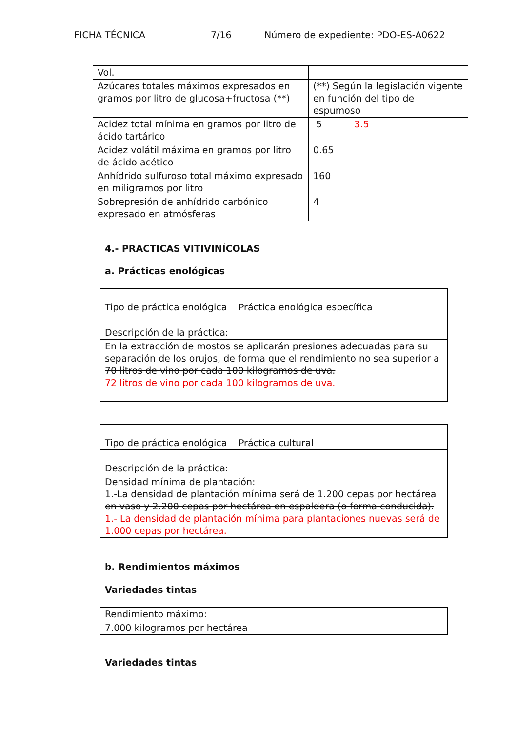FICHA TÉCNICA 7/16 Número de expediente: PDO-ES-A0622
| Vol. | |
| Azúcares totales máximos expresados en gramos por litro de glucosa+fructosa (**) | (**) Según la legislación vigente en función del tipo de espumoso |
| Acidez total mínima en gramos por litro de ácido tartárico | 5 3.5 |
| Acidez volátil máxima en gramos por litro de ácido acético | 0.65 |
| Anhídrido sulfuroso total máximo expresado en miligramos por litro | 160 |
| Sobrepresión de anhídrido carbónico expresado en atmósferas | 4 |
4.- PRACTICAS VITIVINÍCOLAS
a. Prácticas enológicas
| Tipo de práctica enológica | Práctica enológica específica |
| Descripción de la práctica: | |
| En la extracción de mostos se aplicarán presiones adecuadas para su separación de los orujos, de forma que el rendimiento no sea superior a 70 litros de vino por cada 100 kilogramos de uva. 72 litros de vino por cada 100 kilogramos de uva. | |
| Tipo de práctica enológica | Práctica cultural |
| Descripción de la práctica: | |
| Densidad mínima de plantación: 1.-La densidad de plantación mínima será de 1.200 cepas por hectárea en vaso y 2.200 cepas por hectárea en espaldera (o forma conducida). 1.- La densidad de plantación mínima para plantaciones nuevas será de 1.000 cepas por hectárea. | |
b. Rendimientos máximos
Variedades tintas
| Rendimiento máximo: |
| 7.000 kilogramos por hectárea |
Variedades tintas